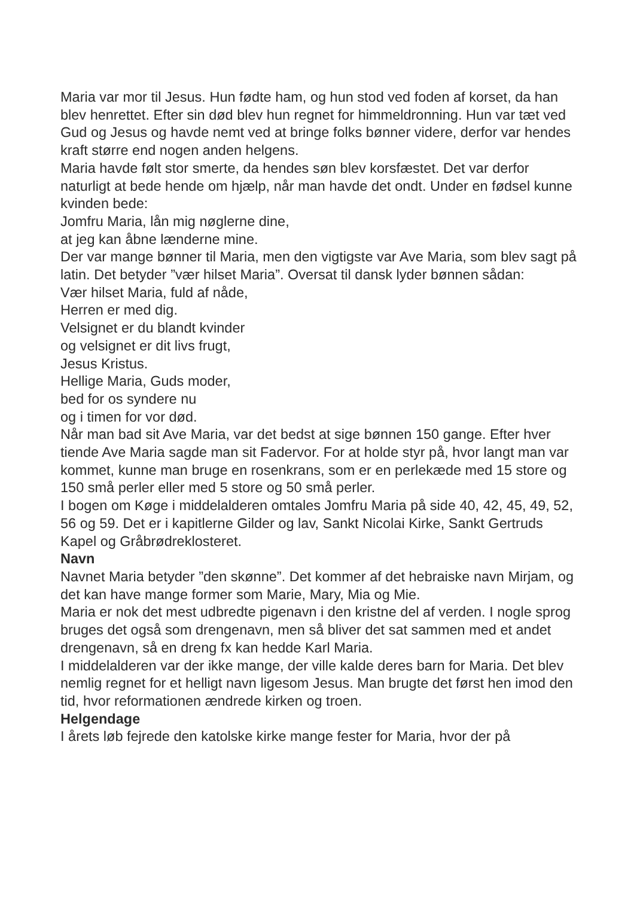Maria var mor til Jesus. Hun fødte ham, og hun stod ved foden af korset, da han blev henrettet. Efter sin død blev hun regnet for himmeldronning. Hun var tæt ved Gud og Jesus og havde nemt ved at bringe folks bønner videre, derfor var hendes kraft større end nogen anden helgens.
Maria havde følt stor smerte, da hendes søn blev korsfæstet. Det var derfor naturligt at bede hende om hjælp, når man havde det ondt. Under en fødsel kunne kvinden bede:
Jomfru Maria, lån mig nøglerne dine,
at jeg kan åbne lænderne mine.
Der var mange bønner til Maria, men den vigtigste var Ave Maria, som blev sagt på latin. Det betyder ”vær hilset Maria”. Oversat til dansk lyder bønnen sådan:
Vær hilset Maria, fuld af nåde,
Herren er med dig.
Velsignet er du blandt kvinder
og velsignet er dit livs frugt,
Jesus Kristus.
Hellige Maria, Guds moder,
bed for os syndere nu
og i timen for vor død.
Når man bad sit Ave Maria, var det bedst at sige bønnen 150 gange. Efter hver tiende Ave Maria sagde man sit Fadervor. For at holde styr på, hvor langt man var kommet, kunne man bruge en rosenkrans, som er en perlekæde med 15 store og 150 små perler eller med 5 store og 50 små perler.
I bogen om Køge i middelalderen omtales Jomfru Maria på side 40, 42, 45, 49, 52, 56 og 59. Det er i kapitlerne Gilder og lav, Sankt Nicolai Kirke, Sankt Gertruds Kapel og Gråbrødreklosteret.
Navn
Navnet Maria betyder ”den skønne”. Det kommer af det hebraiske navn Mirjam, og det kan have mange former som Marie, Mary, Mia og Mie.
Maria er nok det mest udbredte pigenavn i den kristne del af verden. I nogle sprog bruges det også som drengenavn, men så bliver det sat sammen med et andet drengenavn, så en dreng fx kan hedde Karl Maria.
I middelalderen var der ikke mange, der ville kalde deres barn for Maria. Det blev nemlig regnet for et helligt navn ligesom Jesus. Man brugte det først hen imod den tid, hvor reformationen ændrede kirken og troen.
Helgendage
I årets løb fejrede den katolske kirke mange fester for Maria, hvor der på